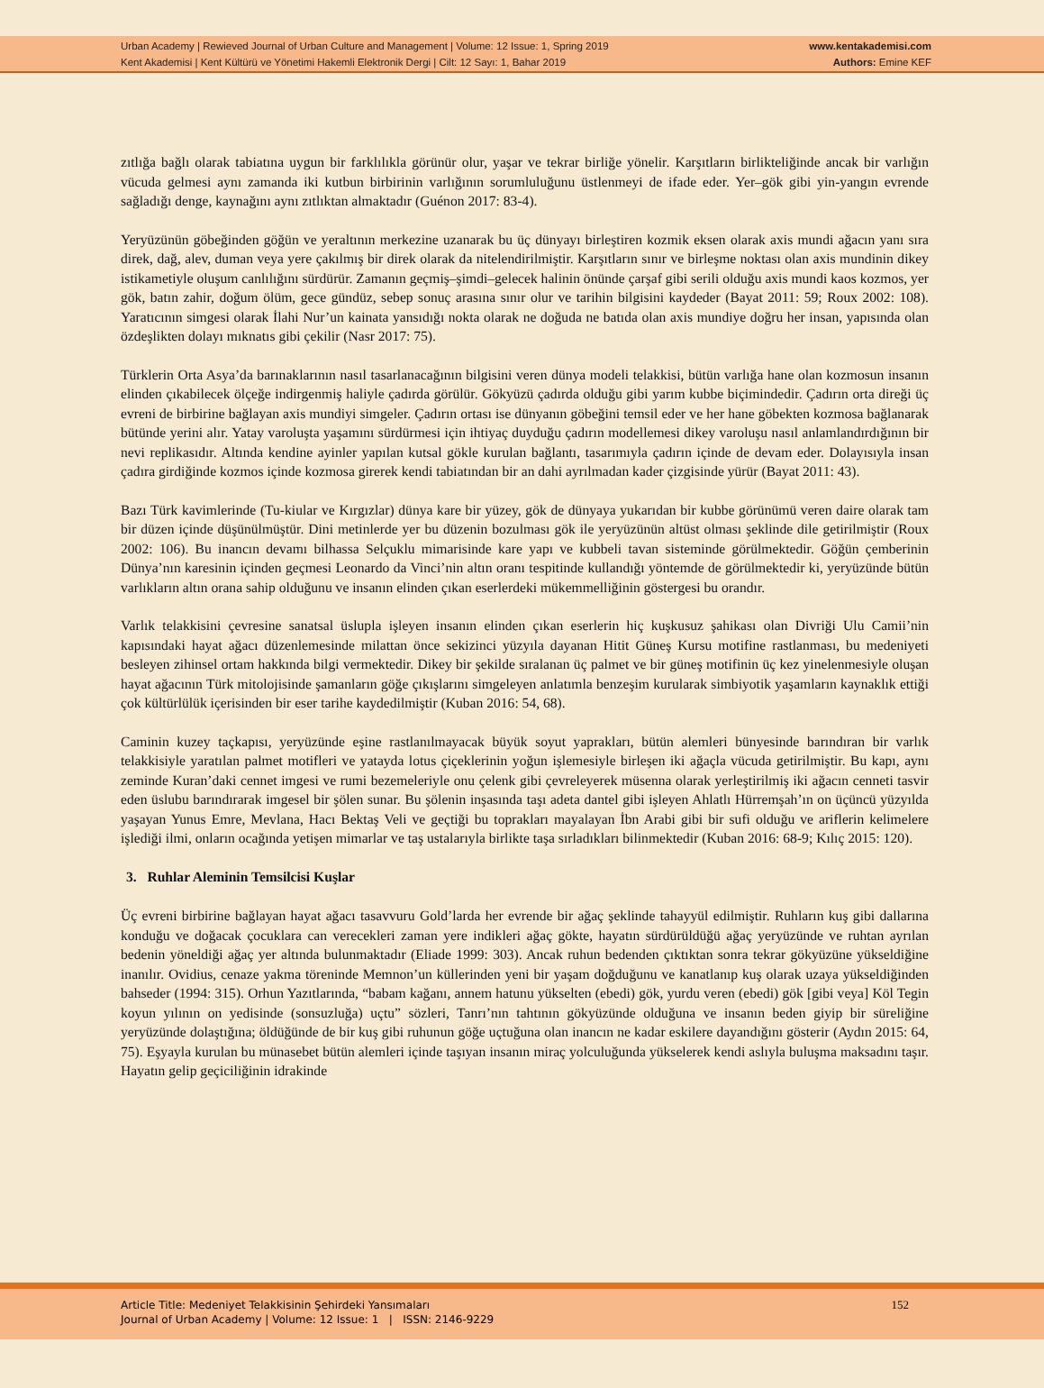Urban Academy | Rewieved Journal of Urban Culture and Management | Volume: 12 Issue: 1, Spring 2019
Kent Akademisi | Kent Kültürü ve Yönetimi Hakemli Elektronik Dergi | Cilt: 12 Sayı: 1, Bahar 2019
www.kentakademisi.com
Authors: Emine KEF
zıtlığa bağlı olarak tabiatına uygun bir farklılıkla görünür olur, yaşar ve tekrar birliğe yönelir. Karşıtların birlikteliğinde ancak bir varlığın vücuda gelmesi aynı zamanda iki kutbun birbirinin varlığının sorumluluğunu üstlenmeyi de ifade eder. Yer–gök gibi yin-yangın evrende sağladığı denge, kaynağını aynı zıtlıktan almaktadır (Guénon 2017: 83-4).
Yeryüzünün göbeğinden göğün ve yeraltının merkezine uzanarak bu üç dünyayı birleştiren kozmik eksen olarak axis mundi ağacın yanı sıra direk, dağ, alev, duman veya yere çakılmış bir direk olarak da nitelendirilmiştir. Karşıtların sınır ve birleşme noktası olan axis mundinin dikey istikametiyle oluşum canlılığını sürdürür. Zamanın geçmiş–şimdi–gelecek halinin önünde çarşaf gibi serili olduğu axis mundi kaos kozmos, yer gök, batın zahir, doğum ölüm, gece gündüz, sebep sonuç arasına sınır olur ve tarihin bilgisini kaydeder (Bayat 2011: 59; Roux 2002: 108). Yaratıcının simgesi olarak İlahi Nur’un kainata yansıdığı nokta olarak ne doğuda ne batıda olan axis mundiye doğru her insan, yapısında olan özdeşlikten dolayı mıknatıs gibi çekilir (Nasr 2017: 75).
Türklerin Orta Asya’da barınaklarının nasıl tasarlanacağının bilgisini veren dünya modeli telakkisi, bütün varlığa hane olan kozmosun insanın elinden çıkabilecek ölçeğe indirgenmiş haliyle çadırda görülür. Gökyüzü çadırda olduğu gibi yarım kubbe biçimindedir. Çadırın orta direği üç evreni de birbirine bağlayan axis mundiyi simgeler. Çadırın ortası ise dünyanın göbeğini temsil eder ve her hane göbekten kozmosa bağlanarak bütünde yerini alır. Yatay varoluşta yaşamını sürdürmesi için ihtiyaç duyduğu çadırın modellemesi dikey varoluşu nasıl anlamlandırdığının bir nevi replikasıdır. Altında kendine ayinler yapılan kutsal gökle kurulan bağlantı, tasarımıyla çadırın içinde de devam eder. Dolayısıyla insan çadıra girdiğinde kozmos içinde kozmosa girerek kendi tabiatından bir an dahi ayrılmadan kader çizgisinde yürür (Bayat 2011: 43).
Bazı Türk kavimlerinde (Tu-kiular ve Kırgızlar) dünya kare bir yüzey, gök de dünyaya yukarıdan bir kubbe görünümü veren daire olarak tam bir düzen içinde düşünülmüştür. Dini metinlerde yer bu düzenin bozulması gök ile yeryüzünün altüst olması şeklinde dile getirilmiştir (Roux 2002: 106). Bu inancın devamı bilhassa Selçuklu mimarisinde kare yapı ve kubbeli tavan sisteminde görülmektedir. Göğün çemberinin Dünya’nın karesinin içinden geçmesi Leonardo da Vinci’nin altın oranı tespitinde kullandığı yöntemde de görülmektedir ki, yeryüzünde bütün varlıkların altın orana sahip olduğunu ve insanın elinden çıkan eserlerdeki mükemmelliğinin göstergesi bu orandır.
Varlık telakkisini çevresine sanatsal üslupla işleyen insanın elinden çıkan eserlerin hiç kuşkusuz şahikası olan Divriği Ulu Camii’nin kapısındaki hayat ağacı düzenlemesinde milattan önce sekizinci yüzyıla dayanan Hitit Güneş Kursu motifine rastlanması, bu medeniyeti besleyen zihinsel ortam hakkında bilgi vermektedir. Dikey bir şekilde sıralanan üç palmet ve bir güneş motifinin üç kez yinelenmesiyle oluşan hayat ağacının Türk mitolojisinde şamanların göğe çıkışlarını simgeleyen anlatımla benzeşim kurularak simbiyotik yaşamların kaynaklık ettiği çok kültürlülük içerisinden bir eser tarihe kaydedilmiştir (Kuban 2016: 54, 68).
Caminin kuzey taçkapısı, yeryüzünde eşine rastlanılmayacak büyük soyut yaprakları, bütün alemleri bünyesinde barındıran bir varlık telakkisiyle yaratılan palmet motifleri ve yatayda lotus çiçeklerinin yoğun işlemesiyle birleşen iki ağaçla vücuda getirilmiştir. Bu kapı, aynı zeminde Kuran’daki cennet imgesi ve rumi bezemeleriyle onu çelenk gibi çevreleyerek müsenna olarak yerleştirilmiş iki ağacın cenneti tasvir eden üslubu barındırarak imgesel bir şölen sunar. Bu şölenin inşasında taşı adeta dantel gibi işleyen Ahlatlı Hürremşah’ın on üçüncü yüzyılda yaşayan Yunus Emre, Mevlana, Hacı Bektaş Veli ve geçtiği bu toprakları mayalayan İbn Arabi gibi bir sufi olduğu ve ariflerin kelimelere işlediği ilmi, onların ocağında yetişen mimarlar ve taş ustalarıyla birlikte taşa sırladıkları bilinmektedir (Kuban 2016: 68-9; Kılıç 2015: 120).
3. Ruhlar Aleminin Temsilcisi Kuşlar
Üç evreni birbirine bağlayan hayat ağacı tasavvuru Gold’larda her evrende bir ağaç şeklinde tahayyül edilmiştir. Ruhların kuş gibi dallarına konduğu ve doğacak çocuklara can verecekleri zaman yere indikleri ağaç gökte, hayatın sürdürüldüğü ağaç yeryüzünde ve ruhtan ayrılan bedenin yöneldiği ağaç yer altında bulunmaktadır (Eliade 1999: 303). Ancak ruhun bedenden çıktıktan sonra tekrar gökyüzüne yükseldiğine inanılır. Ovidius, cenaze yakma töreninde Memnon’un küllerinden yeni bir yaşam doğduğunu ve kanatlanıp kuş olarak uzaya yükseldiğinden bahseder (1994: 315). Orhun Yazıtlarında, “babam kağanı, annem hatunu yükselten (ebedi) gök, yurdu veren (ebedi) gök [gibi veya] Köl Tegin koyun yılının on yedisinde (sonsuzluğa) uçtu” sözleri, Tanrı’nın tahtının gökyüzünde olduğuna ve insanın beden giyip bir süreliğine yeryüzünde dolaştığına; öldüğünde de bir kuş gibi ruhunun göğe uçtuğuna olan inancın ne kadar eskilere dayandığını gösterir (Aydın 2015: 64, 75). Eşyayla kurulan bu münasebet bütün alemleri içinde taşıyan insanın miraç yolculuğunda yükselerek kendi aslıyla buluşma maksadını taşır. Hayatın gelip geçiciliğinin idrakinde
Article Title: Medeniyet Telakkisinin Şehirdeki Yansımaları
Journal of Urban Academy | Volume: 12 Issue: 1 | ISSN: 2146-9229
152